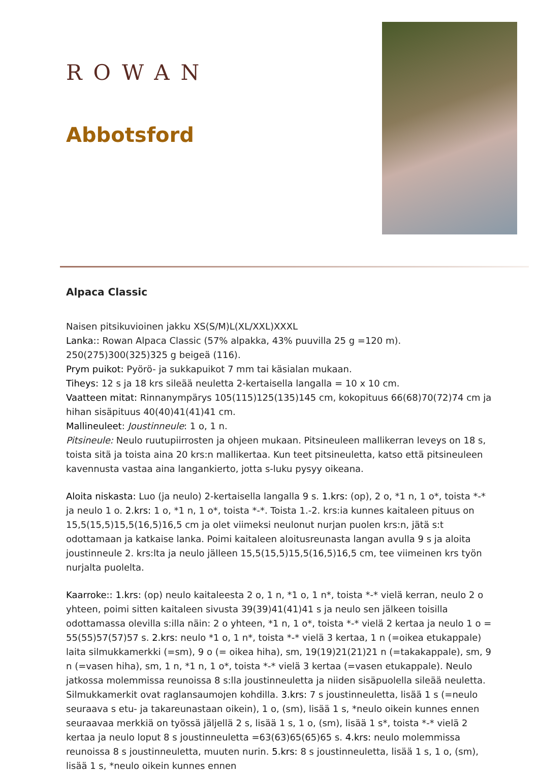ROWAN
Abbotsford
Alpaca Classic
Naisen pitsikuvioinen jakku XS(S/M)L(XL/XXL)XXXL
Lanka:: Rowan Alpaca Classic (57% alpakka, 43% puuvilla 25 g =120 m). 250(275)300(325)325 g beigeä (116).
Prym puikot: Pyörö- ja sukkapuikot 7 mm tai käsialan mukaan.
Tiheys: 12 s ja 18 krs sileää neuletta 2-kertaisella langalla = 10 x 10 cm.
Vaatteen mitat: Rinnanympärys 105(115)125(135)145 cm, kokopituus 66(68)70(72)74 cm ja hihan sisäpituus 40(40)41(41)41 cm.
Mallineuleet: Joustinneule: 1 o, 1 n.
Pitsineule: Neulo ruutupiirrosten ja ohjeen mukaan. Pitsineuleen mallikerran leveys on 18 s, toista sitä ja toista aina 20 krs:n mallikertaa. Kun teet pitsineuletta, katso että pitsineuleen kavennusta vastaa aina langankierto, jotta s-luku pysyy oikeana.
Aloita niskasta: Luo (ja neulo) 2-kertaisella langalla 9 s. 1.krs: (op), 2 o, *1 n, 1 o*, toista *-* ja neulo 1 o. 2.krs: 1 o, *1 n, 1 o*, toista *-*. Toista 1.-2. krs:ia kunnes kaitaleen pituus on 15,5(15,5)15,5(16,5)16,5 cm ja olet viimeksi neulonut nurjan puolen krs:n, jätä s:t odottamaan ja katkaise lanka. Poimi kaitaleen aloitusreunasta langan avulla 9 s ja aloita joustinneule 2. krs:lta ja neulo jälleen 15,5(15,5)15,5(16,5)16,5 cm, tee viimeinen krs työn nurjalta puolelta.
Kaarroke:: 1.krs: (op) neulo kaitaleesta 2 o, 1 n, *1 o, 1 n*, toista *-* vielä kerran, neulo 2 o yhteen, poimi sitten kaitaleen sivusta 39(39)41(41)41 s ja neulo sen jälkeen toisilla odottamassa olevilla s:illa näin: 2 o yhteen, *1 n, 1 o*, toista *-* vielä 2 kertaa ja neulo 1 o = 55(55)57(57)57 s. 2.krs: neulo *1 o, 1 n*, toista *-* vielä 3 kertaa, 1 n (=oikea etukappale) laita silmukkamerkki (=sm), 9 o (= oikea hiha), sm, 19(19)21(21)21 n (=takakappale), sm, 9 n (=vasen hiha), sm, 1 n, *1 n, 1 o*, toista *-* vielä 3 kertaa (=vasen etukappale). Neulo jatkossa molemmissa reunoissa 8 s:lla joustinneuletta ja niiden sisäpuolella sileää neuletta. Silmukkamerkit ovat raglansaumojen kohdilla. 3.krs: 7 s joustinneuletta, lisää 1 s (=neulo seuraava s etu- ja takareunastaan oikein), 1 o, (sm), lisää 1 s, *neulo oikein kunnes ennen seuraavaa merkkiä on työssä jäljellä 2 s, lisää 1 s, 1 o, (sm), lisää 1 s*, toista *-* vielä 2 kertaa ja neulo loput 8 s joustinneuletta =63(63)65(65)65 s. 4.krs: neulo molemmissa reunoissa 8 s joustinneuletta, muuten nurin. 5.krs: 8 s joustinneuletta, lisää 1 s, 1 o, (sm), lisää 1 s, *neulo oikein kunnes ennen